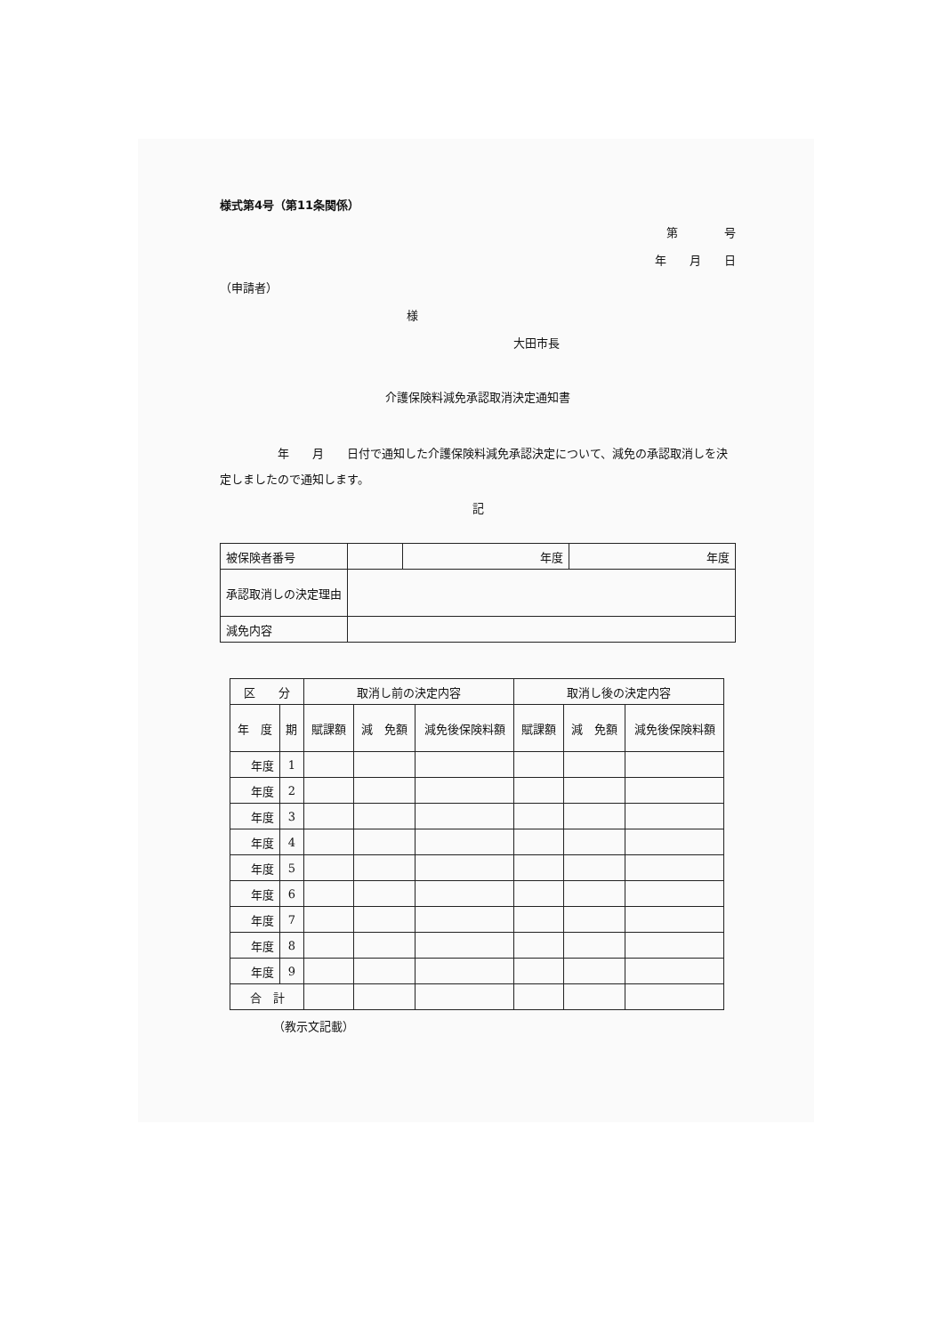様式第4号（第11条関係）
第　　　　号
年　　月　　日
（申請者）
様
大田市長
介護保険料減免承認取消決定通知書
　　　　　年　　月　　日付で通知した介護保険料減免承認決定について、減免の承認取消しを決定しましたので通知します。
記
| 被保険者番号 | | 年度 | 年度 |
| 承認取消しの決定理由 | | | |
| 減免内容 | | | |
| 区 分 | | 取消し前の決定内容 | | | 取消し後の決定内容 | | |
| --- | --- | --- | --- | --- | --- | --- | --- |
| 年 度 | 期 | 賦課額 | 減 免額 | 減免後保険料額 | 賦課額 | 減 免額 | 減免後保険料額 |
| 年度 | 1 | | | | | | |
| 年度 | 2 | | | | | | |
| 年度 | 3 | | | | | | |
| 年度 | 4 | | | | | | |
| 年度 | 5 | | | | | | |
| 年度 | 6 | | | | | | |
| 年度 | 7 | | | | | | |
| 年度 | 8 | | | | | | |
| 年度 | 9 | | | | | | |
| 合 計 | | | | | | | |
（教示文記載）